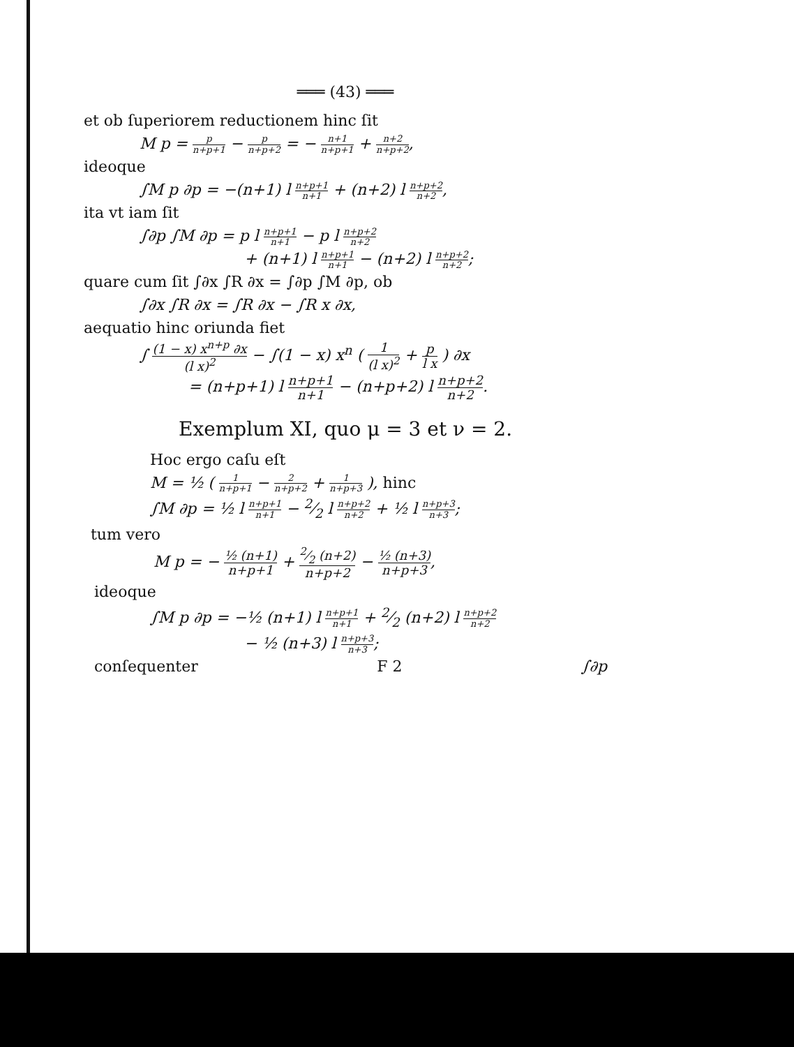═══ (43) ═══
et ob ſuperiorem reductionem hinc ſit
M p = p n+p+1 − p n+p+2 = − n+1 n+p+1 + n+2 n+p+2,
ideoque
∫M p ∂p = −(n+1) l n+p+1 n+1 + (n+2) l n+p+2 n+2,
ita vt iam ſit
∫∂p ∫M ∂p = p l n+p+1 n+1 − p l n+p+2 n+2
+ (n+1) l n+p+1 n+1 − (n+2) l n+p+2 n+2;
quare cum ſit ∫∂x ∫R ∂x = ∫∂p ∫M ∂p, ob
∫∂x ∫R ∂x = ∫R ∂x − ∫R x ∂x,
aequatio hinc oriunda fiet
∫ (1 − x) x<sup>n+p</sup> ∂x (l x)<sup>2</sup> − ∫(1 − x) x<sup>n</sup> ( 1 (l x)<sup>2</sup> + p l x ) ∂x
= (n+p+1) l n+p+1 n+1 − (n+p+2) l n+p+2 n+2.
Exemplum XI, quo μ = 3 et ν = 2.
Hoc ergo caſu eſt
M = ½ ( 1 n+p+1 − 2 n+p+2 + 1 n+p+3 ), hinc
∫M ∂p = ½ l n+p+1 n+1 − 2⁄2 l n+p+2 n+2 + ½ l n+p+3 n+3;
tum vero
M p = − ½ (n+1) n+p+1 + 2⁄2 (n+2) n+p+2 − ½ (n+3) n+p+3,
ideoque
∫M p ∂p = −½ (n+1) l n+p+1 n+1 + 2⁄2 (n+2) l n+p+2 n+2
− ½ (n+3) l n+p+3 n+3;
conſequenter F 2 ∫∂p